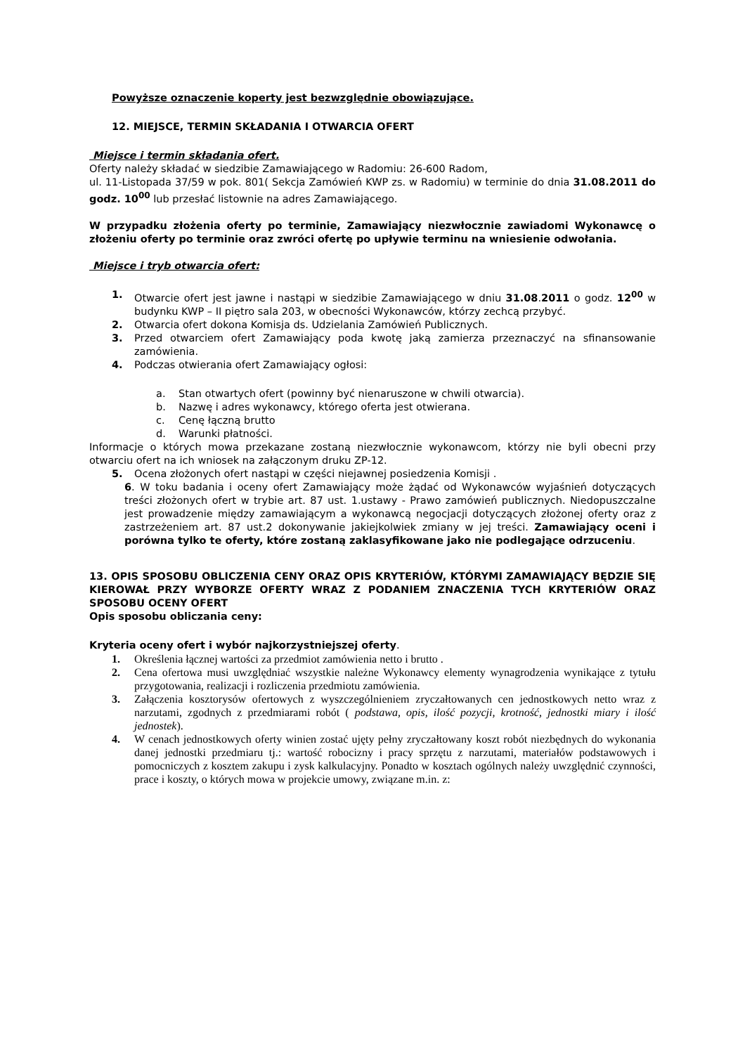Powyższe oznaczenie koperty jest bezwzględnie obowiązujące.
12. MIEJSCE, TERMIN SKŁADANIA I OTWARCIA OFERT
Miejsce i termin składania ofert.
Oferty należy składać w siedzibie Zamawiającego w Radomiu: 26-600 Radom,
ul. 11-Listopada 37/59 w pok. 801( Sekcja Zamówień KWP zs. w Radomiu) w terminie do dnia 31.08.2011 do godz. 10<sup>00</sup> lub przesłać listownie na adres Zamawiającego.
W przypadku złożenia oferty po terminie, Zamawiający niezwłocznie zawiadomi Wykonawcę o złożeniu oferty po terminie oraz zwróci ofertę po upływie terminu na wniesienie odwołania.
Miejsce i tryb otwarcia ofert:
1. Otwarcie ofert jest jawne i nastąpi w siedzibie Zamawiającego w dniu 31.08.2011 o godz. 12<sup>00</sup> w budynku KWP – II piętro sala 203, w obecności Wykonawców, którzy zechcą przybyć.
2. Otwarcia ofert dokona Komisja ds. Udzielania Zamówień Publicznych.
3. Przed otwarciem ofert Zamawiający poda kwotę jaką zamierza przeznaczyć na sfinansowanie zamówienia.
4. Podczas otwierania ofert Zamawiający ogłosi:
a. Stan otwartych ofert (powinny być nienaruszone w chwili otwarcia).
b. Nazwę i adres wykonawcy, którego oferta jest otwierana.
c. Cenę łączną brutto
d. Warunki płatności.
Informacje o których mowa przekazane zostaną niezwłocznie wykonawcom, którzy nie byli obecni przy otwarciu ofert na ich wniosek na załączonym druku ZP-12.
5. Ocena złożonych ofert nastąpi w części niejawnej posiedzenia Komisji .
6. W toku badania i oceny ofert Zamawiający może żądać od Wykonawców wyjaśnień dotyczących treści złożonych ofert w trybie art. 87 ust. 1.ustawy - Prawo zamówień publicznych. Niedopuszczalne jest prowadzenie między zamawiającym a wykonawcą negocjacji dotyczących złożonej oferty oraz z zastrzeżeniem art. 87 ust.2 dokonywanie jakiejkolwiek zmiany w jej treści. Zamawiający oceni i porówna tylko te oferty, które zostaną zaklasyfikowane jako nie podlegające odrzuceniu.
13. OPIS SPOSOBU OBLICZENIA CENY ORAZ OPIS KRYTERIÓW, KTÓRYMI ZAMAWIAJĄCY BĘDZIE SIĘ KIEROWAŁ PRZY WYBORZE OFERTY WRAZ Z PODANIEM ZNACZENIA TYCH KRYTERIÓW ORAZ SPOSOBU OCENY OFERT
Opis sposobu obliczania ceny:
Kryteria oceny ofert i wybór najkorzystniejszej oferty.
1. Określenia łącznej wartości za przedmiot zamówienia netto i brutto .
2. Cena ofertowa musi uwzględniać wszystkie należne Wykonawcy elementy wynagrodzenia wynikające z tytułu przygotowania, realizacji i rozliczenia przedmiotu zamówienia.
3. Załączenia kosztorysów ofertowych z wyszczególnieniem zryczałtowanych cen jednostkowych netto wraz z narzutami, zgodnych z przedmiarami robót ( podstawa, opis, ilość pozycji, krotność, jednostki miary i ilość jednostek).
4. W cenach jednostkowych oferty winien zostać ujęty pełny zryczałtowany koszt robót niezbędnych do wykonania danej jednostki przedmiaru tj.: wartość robocizny i pracy sprzętu z narzutami, materiałów podstawowych i pomocniczych z kosztem zakupu i zysk kalkulacyjny. Ponadto w kosztach ogólnych należy uwzględnić czynności, prace i koszty, o których mowa w projekcie umowy, związane m.in. z: